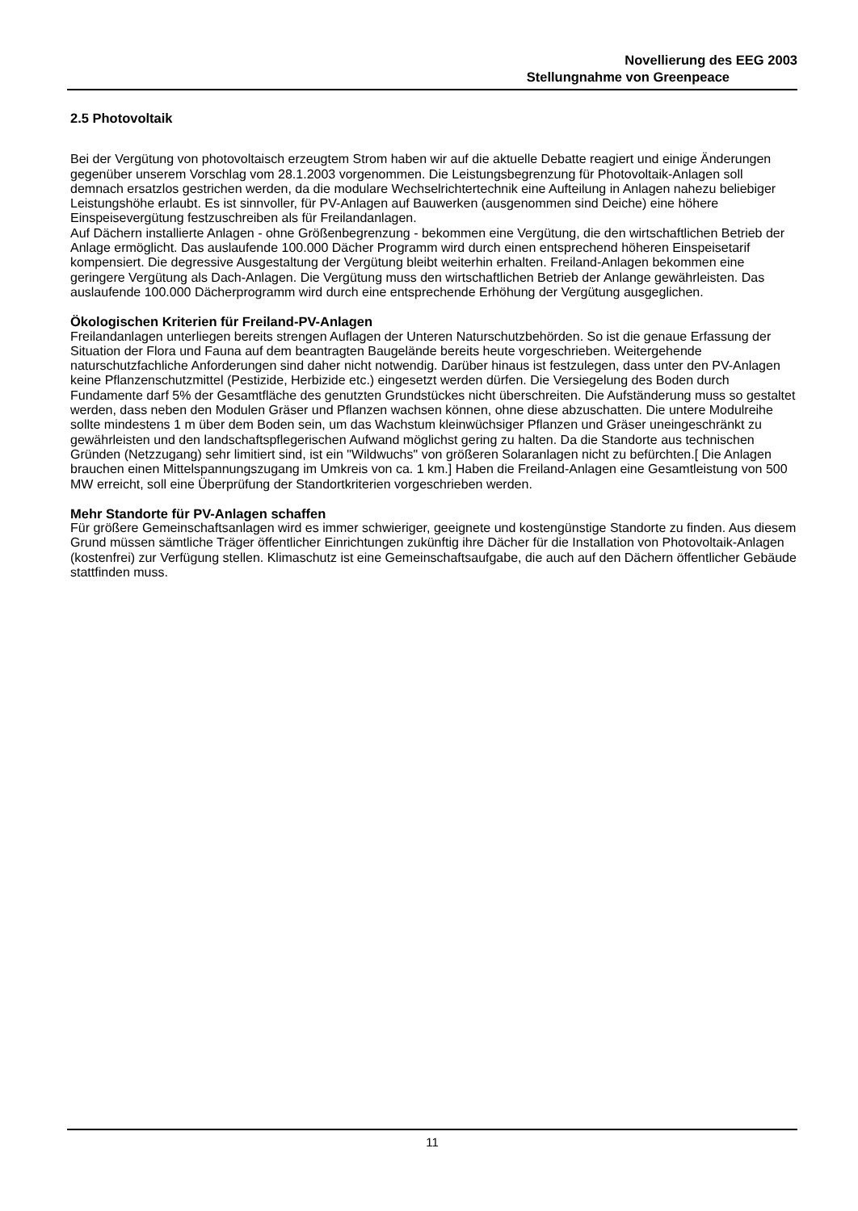Novellierung des EEG 2003
Stellungnahme von Greenpeace
2.5 Photovoltaik
Bei der Vergütung von photovoltaisch erzeugtem Strom haben wir auf die aktuelle Debatte reagiert und einige Änderungen gegenüber unserem Vorschlag vom 28.1.2003 vorgenommen. Die Leistungsbegrenzung für Photovoltaik-Anlagen soll demnach ersatzlos gestrichen werden, da die modulare Wechselrichtertechnik eine Aufteilung in Anlagen nahezu beliebiger Leistungshöhe erlaubt. Es ist sinnvoller, für PV-Anlagen auf Bauwerken (ausgenommen sind Deiche) eine höhere Einspeisevergütung festzuschreiben als für Freilandanlagen.
Auf Dächern installierte Anlagen - ohne Größenbegrenzung - bekommen eine Vergütung, die den wirtschaftlichen Betrieb der Anlage ermöglicht. Das auslaufende 100.000 Dächer Programm wird durch einen entsprechend höheren Einspeisetarif kompensiert. Die degressive Ausgestaltung der Vergütung bleibt weiterhin erhalten. Freiland-Anlagen bekommen eine geringere Vergütung als Dach-Anlagen. Die Vergütung muss den wirtschaftlichen Betrieb der Anlange gewährleisten. Das auslaufende 100.000 Dächerprogramm wird durch eine entsprechende Erhöhung der Vergütung ausgeglichen.
Ökologischen Kriterien für Freiland-PV-Anlagen
Freilandanlagen unterliegen bereits strengen Auflagen der Unteren Naturschutzbehörden. So ist die genaue Erfassung der Situation der Flora und Fauna auf dem beantragten Baugelände bereits heute vorgeschrieben. Weitergehende naturschutzfachliche Anforderungen sind daher nicht notwendig. Darüber hinaus ist festzulegen, dass unter den PV-Anlagen keine Pflanzenschutzmittel (Pestizide, Herbizide etc.) eingesetzt werden dürfen. Die Versiegelung des Boden durch Fundamente darf 5% der Gesamtfläche des genutzten Grundstückes nicht überschreiten. Die Aufständerung muss so gestaltet werden, dass neben den Modulen Gräser und Pflanzen wachsen können, ohne diese abzuschatten. Die untere Modulreihe sollte mindestens 1 m über dem Boden sein, um das Wachstum kleinwüchsiger Pflanzen und Gräser uneingeschränkt zu gewährleisten und den landschaftspflegerischen Aufwand möglichst gering zu halten. Da die Standorte aus technischen Gründen (Netzzugang) sehr limitiert sind, ist ein "Wildwuchs" von größeren Solaranlagen nicht zu befürchten.[ Die Anlagen brauchen einen Mittelspannungszugang im Umkreis von ca. 1 km.] Haben die Freiland-Anlagen eine Gesamtleistung von 500 MW erreicht, soll eine Überprüfung der Standortkriterien vorgeschrieben werden.
Mehr Standorte für PV-Anlagen schaffen
Für größere Gemeinschaftsanlagen wird es immer schwieriger, geeignete und kostengünstige Standorte zu finden. Aus diesem Grund müssen sämtliche Träger öffentlicher Einrichtungen zukünftig ihre Dächer für die Installation von Photovoltaik-Anlagen (kostenfrei) zur Verfügung stellen. Klimaschutz ist eine Gemeinschaftsaufgabe, die auch auf den Dächern öffentlicher Gebäude stattfinden muss.
11